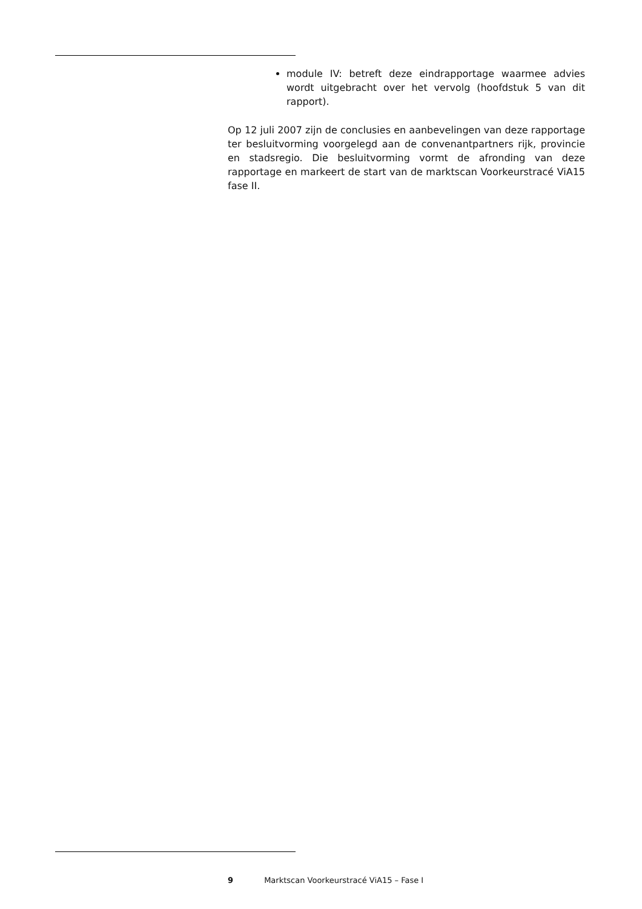module IV: betreft deze eindrapportage waarmee advies wordt uitgebracht over het vervolg (hoofdstuk 5 van dit rapport).
Op 12 juli 2007 zijn de conclusies en aanbevelingen van deze rapportage ter besluitvorming voorgelegd aan de convenantpartners rijk, provincie en stadsregio. Die besluitvorming vormt de afronding van deze rapportage en markeert de start van de marktscan Voorkeurstracé ViA15 fase II.
9 Marktscan Voorkeurstracé ViA15 – Fase I